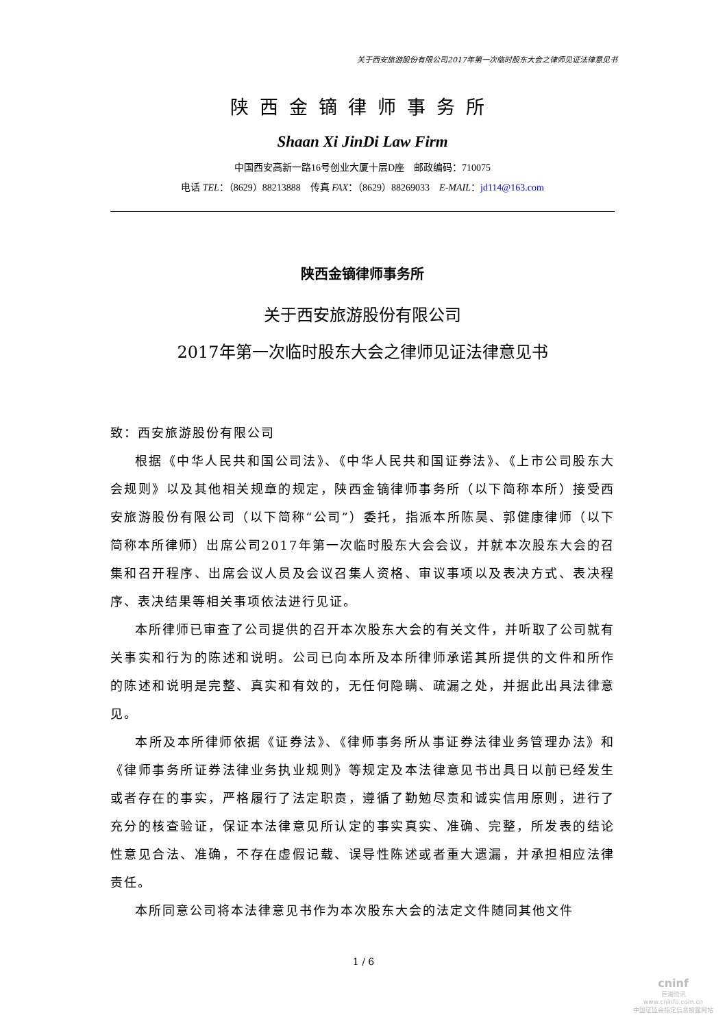关于西安旅游股份有限公司2017年第一次临时股东大会之律师见证法律意见书
陕西金镝律师事务所
Shaan Xi JinDi Law Firm
中国西安高新一路16号创业大厦十层D座　邮政编码：710075
电话 TEL：（8629）88213888　传真 FAX：（8629）88269033　E-MAIL：jd114@163.com
陕西金镝律师事务所
关于西安旅游股份有限公司
2017年第一次临时股东大会之律师见证法律意见书
致：西安旅游股份有限公司
根据《中华人民共和国公司法》、《中华人民共和国证券法》、《上市公司股东大会规则》以及其他相关规章的规定，陕西金镝律师事务所（以下简称本所）接受西安旅游股份有限公司（以下简称“公司”）委托，指派本所陈昊、郭健康律师（以下简称本所律师）出席公司2017年第一次临时股东大会会议，并就本次股东大会的召集和召开程序、出席会议人员及会议召集人资格、审议事项以及表决方式、表决程序、表决结果等相关事项依法进行见证。
本所律师已审查了公司提供的召开本次股东大会的有关文件，并听取了公司就有关事实和行为的陈述和说明。公司已向本所及本所律师承诺其所提供的文件和所作的陈述和说明是完整、真实和有效的，无任何隐瞒、疏漏之处，并据此出具法律意见。
本所及本所律师依据《证券法》、《律师事务所从事证券法律业务管理办法》和《律师事务所证券法律业务执业规则》等规定及本法律意见书出具日以前已经发生或者存在的事实，严格履行了法定职责，遵循了勤勉尽责和诚实信用原则，进行了充分的核查验证，保证本法律意见所认定的事实真实、准确、完整，所发表的结论性意见合法、准确，不存在虚假记载、误导性陈述或者重大遗漏，并承担相应法律责任。
本所同意公司将本法律意见书作为本次股东大会的法定文件随同其他文件
1 / 6
cninf
巨潮资讯
www.cninfo.com.cn
中国证监会指定信息披露网站